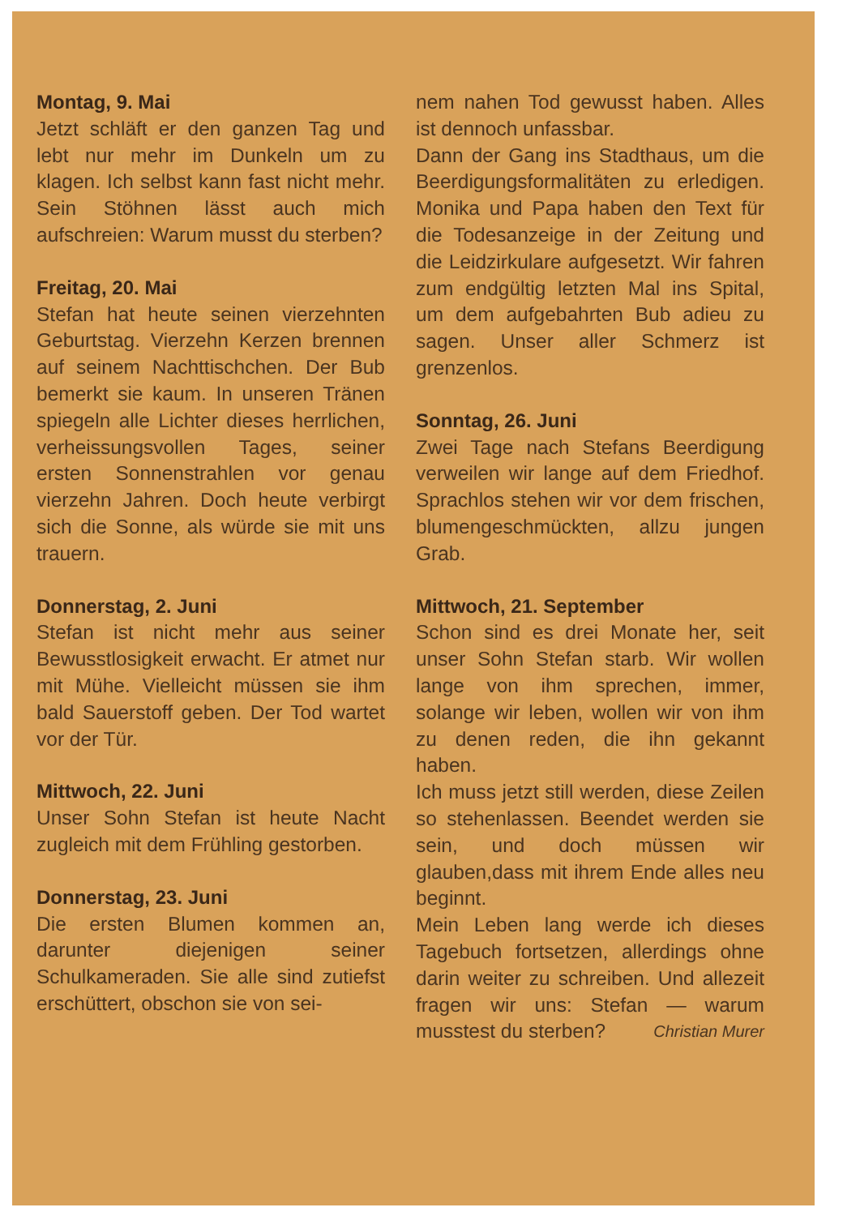Montag, 9. Mai
Jetzt schläft er den ganzen Tag und lebt nur mehr im Dunkeln um zu klagen. Ich selbst kann fast nicht mehr. Sein Stöhnen lässt auch mich aufschreien: Warum musst du sterben?
Freitag, 20. Mai
Stefan hat heute seinen vierzehnten Geburtstag. Vierzehn Kerzen brennen auf seinem Nachttischchen. Der Bub bemerkt sie kaum. In unseren Tränen spiegeln alle Lichter dieses herrlichen, verheissungsvollen Tages, seiner ersten Sonnenstrahlen vor genau vierzehn Jahren. Doch heute verbirgt sich die Sonne, als würde sie mit uns trauern.
Donnerstag, 2. Juni
Stefan ist nicht mehr aus seiner Bewusstlosigkeit erwacht. Er atmet nur mit Mühe. Vielleicht müssen sie ihm bald Sauerstoff geben. Der Tod wartet vor der Tür.
Mittwoch, 22. Juni
Unser Sohn Stefan ist heute Nacht zugleich mit dem Frühling gestorben.
Donnerstag, 23. Juni
Die ersten Blumen kommen an, darunter diejenigen seiner Schulkameraden. Sie alle sind zutiefst erschüttert, obschon sie von sei-
nem nahen Tod gewusst haben. Alles ist dennoch unfassbar.
Dann der Gang ins Stadthaus, um die Beerdigungsformalitäten zu erledigen. Monika und Papa haben den Text für die Todesanzeige in der Zeitung und die Leidzirkulare aufgesetzt. Wir fahren zum endgültig letzten Mal ins Spital, um dem aufgebahrten Bub adieu zu sagen. Unser aller Schmerz ist grenzenlos.
Sonntag, 26. Juni
Zwei Tage nach Stefans Beerdigung verweilen wir lange auf dem Friedhof. Sprachlos stehen wir vor dem frischen, blumengeschmückten, allzu jungen Grab.
Mittwoch, 21. September
Schon sind es drei Monate her, seit unser Sohn Stefan starb. Wir wollen lange von ihm sprechen, immer, solange wir leben, wollen wir von ihm zu denen reden, die ihn gekannt haben.
Ich muss jetzt still werden, diese Zeilen so stehenlassen. Beendet werden sie sein, und doch müssen wir glauben,dass mit ihrem Ende alles neu beginnt.
Mein Leben lang werde ich dieses Tagebuch fortsetzen, allerdings ohne darin weiter zu schreiben. Und allezeit fragen wir uns: Stefan — warum musstest du sterben? Christian Murer